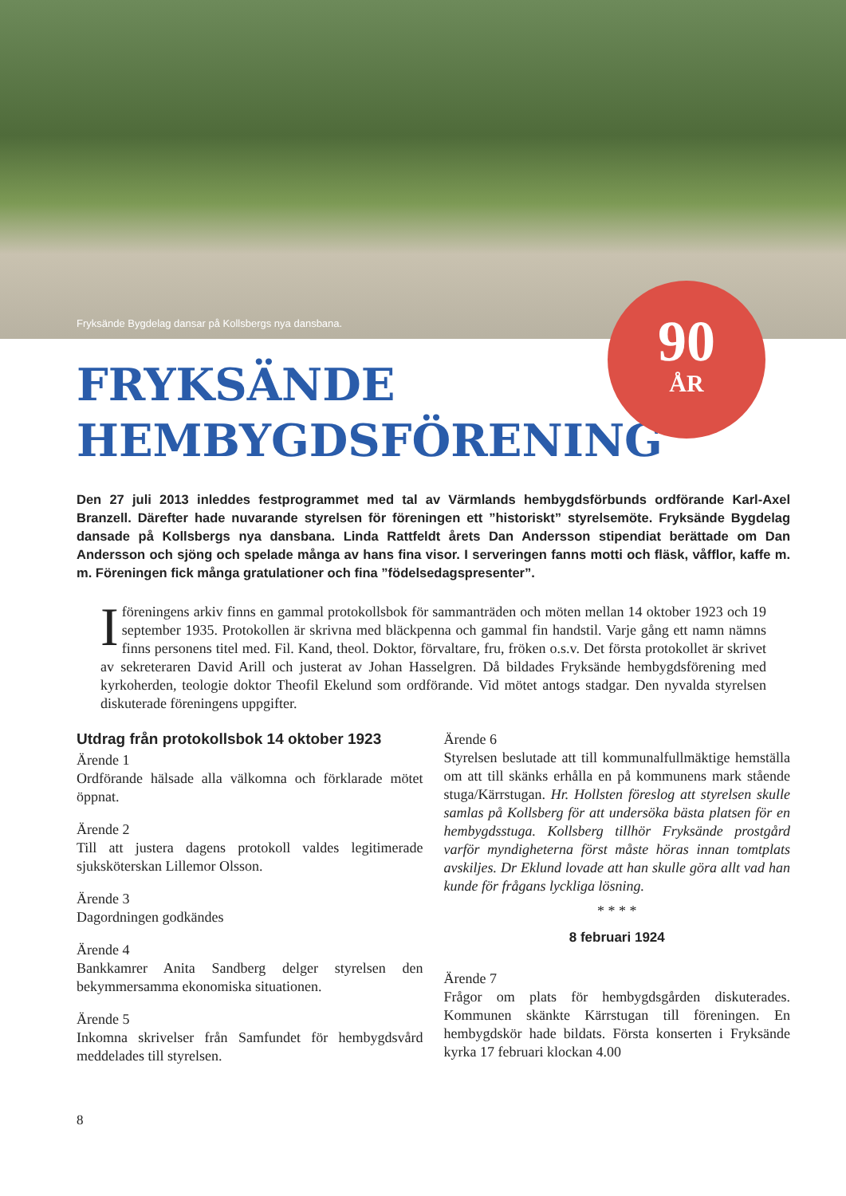Fryksände Bygdelag dansar på Kollsbergs nya dansbana.
90
ÅR
FRYKSÄNDE
HEMBYGDSFÖRENING
Den 27 juli 2013 inleddes festprogrammet med tal av Värmlands hembygdsförbunds ordförande Karl-Axel Branzell. Därefter hade nuvarande styrelsen för föreningen ett ”historiskt” styrelsemöte. Fryksände Bygdelag dansade på Kollsbergs nya dansbana. Linda Rattfeldt årets Dan Andersson stipendiat berättade om Dan Andersson och sjöng och spelade många av hans fina visor. I serveringen fanns motti och fläsk, våfflor, kaffe m. m. Föreningen fick många gratulationer och fina ”födelsedagspresenter”.
I föreningens arkiv finns en gammal protokollsbok för sammanträden och möten mellan 14 oktober 1923 och 19 september 1935. Protokollen är skrivna med bläckpenna och gammal fin handstil. Varje gång ett namn nämns finns personens titel med. Fil. Kand, theol. Doktor, förvaltare, fru, fröken o.s.v. Det första protokollet är skrivet av sekreteraren David Arill och justerat av Johan Hasselgren. Då bildades Fryksände hembygdsförening med kyrkoherden, teologie doktor Theofil Ekelund som ordförande. Vid mötet antogs stadgar. Den nyvalda styrelsen diskuterade föreningens uppgifter.
Utdrag från protokollsbok 14 oktober 1923
Ärende 1
Ordförande hälsade alla välkomna och förklarade mötet öppnat.
Ärende 2
Till att justera dagens protokoll valdes legitimerade sjuksköterskan Lillemor Olsson.
Ärende 3
Dagordningen godkändes
Ärende 4
Bankkamrer Anita Sandberg delger styrelsen den bekymmersamma ekonomiska situationen.
Ärende 5
Inkomna skrivelser från Samfundet för hembygdsvård meddelades till styrelsen.
Ärende 6
Styrelsen beslutade att till kommunalfullmäktige hemställa om att till skänks erhålla en på kommunens mark stående stuga/Kärrstugan. Hr. Hollsten föreslog att styrelsen skulle samlas på Kollsberg för att undersöka bästa platsen för en hembygdsstuga. Kollsberg tillhör Fryksände prostgård varför myndigheterna först måste höras innan tomtplats avskiljes. Dr Eklund lovade att han skulle göra allt vad han kunde för frågans lyckliga lösning.
* * * *
8 februari 1924
Ärende 7
Frågor om plats för hembygdsgården diskuterades. Kommunen skänkte Kärrstugan till föreningen. En hembygdskör hade bildats. Första konserten i Fryksände kyrka 17 februari klockan 4.00
8